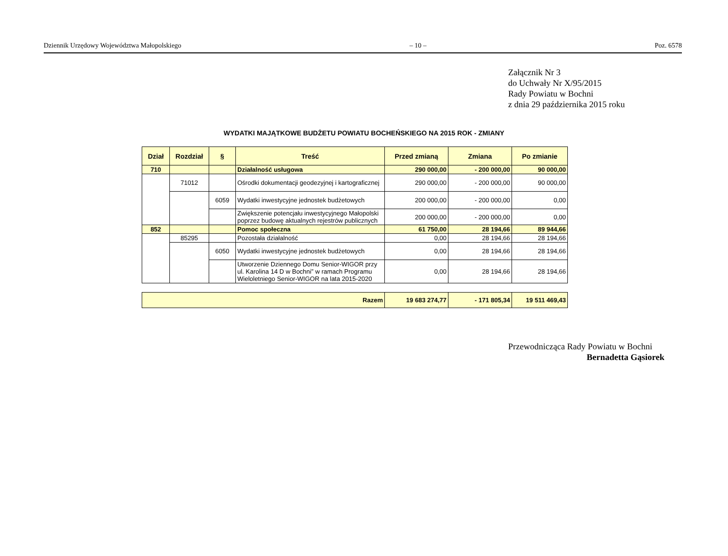Dziennik Urzędowy Województwa Małopolskiego – 10 – Poz. 6578
Załącznik Nr 3
do Uchwały Nr X/95/2015
Rady Powiatu w Bochni
z dnia 29 października 2015 roku
WYDATKI MAJĄTKOWE BUDŻETU POWIATU BOCHEŃSKIEGO NA 2015 ROK - ZMIANY
| Dział | Rozdział | § | Treść | Przed zmianą | Zmiana | Po zmianie |
| --- | --- | --- | --- | --- | --- | --- |
| 710 | | | Działalność usługowa | 290 000,00 | - 200 000,00 | 90 000,00 |
| | 71012 | | Ośrodki dokumentacji geodezyjnej i kartograficznej | 290 000,00 | - 200 000,00 | 90 000,00 |
| | | 6059 | Wydatki inwestycyjne jednostek budżetowych | 200 000,00 | - 200 000,00 | 0,00 |
| | | | Zwiększenie potencjału inwestycyjnego Małopolski poprzez budowę aktualnych rejestrów publicznych | 200 000,00 | - 200 000,00 | 0,00 |
| 852 | | | Pomoc społeczna | 61 750,00 | 28 194,66 | 89 944,66 |
| | 85295 | | Pozostała działalność | 0,00 | 28 194,66 | 28 194,66 |
| | | 6050 | Wydatki inwestycyjne jednostek budżetowych | 0,00 | 28 194,66 | 28 194,66 |
| | | | Utworzenie Dziennego Domu Senior-WIGOR przy ul. Karolina 14 D w Bochni” w ramach Programu Wieloletniego Senior-WIGOR na lata 2015-2020 | 0,00 | 28 194,66 | 28 194,66 |
| Razem | 19 683 274,77 | - 171 805,34 | 19 511 469,43 |
Przewodnicząca Rady Powiatu w Bochni
Bernadetta Gąsiorek